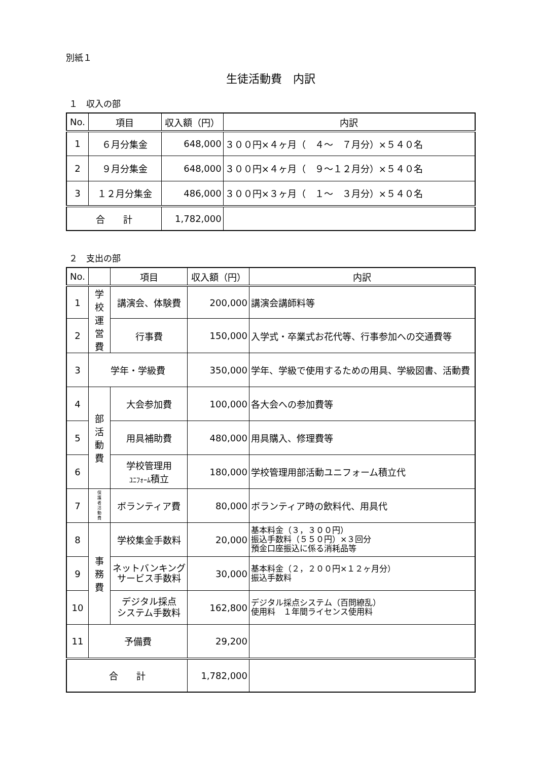別紙１
生徒活動費　内訳
１　収入の部
| No. | 項目 | 収入額（円） | 内訳 |
| --- | --- | --- | --- |
| 1 | ６月分集金 | 648,000 | ３００円×４ヶ月（ ４～ ７月分）×５４０名 |
| 2 | ９月分集金 | 648,000 | ３００円×４ヶ月（ ９～１２月分）×５４０名 |
| 3 | １２月分集金 | 486,000 | ３００円×３ヶ月（ １～ ３月分）×５４０名 |
| 合 計 | | 1,782,000 | |
２　支出の部
| No. | | 項目 | 収入額（円） | 内訳 |
| --- | --- | --- | --- | --- |
| 1 | 学 校 運 営 費 | 講演会、体験費 | 200,000 | 講演会講師料等 |
| 2 | | 行事費 | 150,000 | 入学式・卒業式お花代等、行事参加への交通費等 |
| 3 | 学年・学級費 | | 350,000 | 学年、学級で使用するための用具、学級図書、活動費 |
| 4 | 部 活 動 費 | 大会参加費 | 100,000 | 各大会への参加費等 |
| 5 | | 用具補助費 | 480,000 | 用具購入、修理費等 |
| 6 | | 学校管理用 ﾕﾆﾌｫｰﾑ 積立 | 180,000 | 学校管理用部活動ユニフォーム積立代 |
| 7 | 保 護 者 活 動 費 | ボランティア費 | 80,000 | ボランティア時の飲料代、用具代 |
| 8 | 事 務 費 | 学校集金手数料 | 20,000 | 基本料金（３，３００円） 振込手数料（５５０円）×３回分 預金口座振込に係る消耗品等 |
| 9 | | ネットバンキング サービス手数料 | 30,000 | 基本料金（２，２００円×１２ヶ月分） 振込手数料 |
| 10 | | デジタル採点 システム手数料 | 162,800 | デジタル採点システム（百問繚乱） 使用料 １年間ライセンス使用料 |
| 11 | 予備費 | | 29,200 | |
| 合 計 | | | 1,782,000 | |